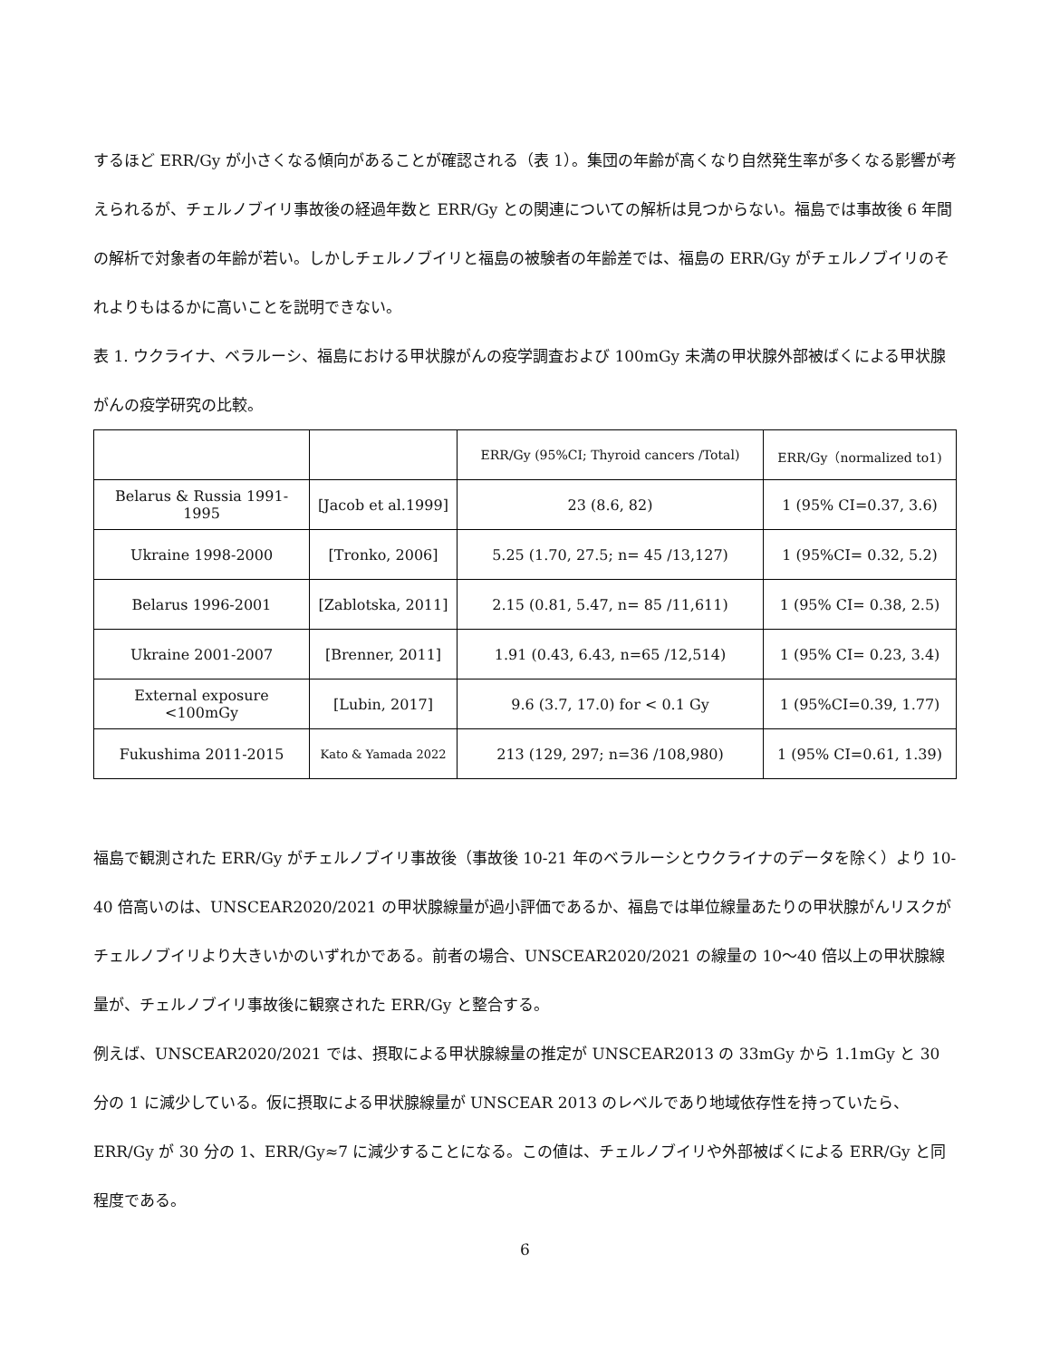するほど ERR/Gy が小さくなる傾向があることが確認される（表 1）。集団の年齢が高くなり自然発生率が多くなる影響が考えられるが、チェルノブイリ事故後の経過年数と ERR/Gy との関連についての解析は見つからない。福島では事故後 6 年間の解析で対象者の年齢が若い。しかしチェルノブイリと福島の被験者の年齢差では、福島の ERR/Gy がチェルノブイリのそれよりもはるかに高いことを説明できない。
表 1. ウクライナ、ベラルーシ、福島における甲状腺がんの疫学調査および 100mGy 未満の甲状腺外部被ばくによる甲状腺がんの疫学研究の比較。
| | | ERR/Gy (95%CI; Thyroid cancers /Total) | ERR/Gy（normalized to1) |
| Belarus & Russia 1991-1995 | [Jacob et al.1999] | 23 (8.6, 82) | 1 (95% CI=0.37, 3.6) |
| Ukraine 1998-2000 | [Tronko, 2006] | 5.25 (1.70, 27.5; n= 45 /13,127) | 1 (95%CI= 0.32, 5.2) |
| Belarus 1996-2001 | [Zablotska, 2011] | 2.15 (0.81, 5.47, n= 85 /11,611) | 1 (95% CI= 0.38, 2.5) |
| Ukraine 2001-2007 | [Brenner, 2011] | 1.91 (0.43, 6.43, n=65 /12,514) | 1 (95% CI= 0.23, 3.4) |
| External exposure <100mGy | [Lubin, 2017] | 9.6 (3.7, 17.0) for < 0.1 Gy | 1 (95%CI=0.39, 1.77) |
| Fukushima 2011-2015 | Kato & Yamada 2022 | 213 (129, 297; n=36 /108,980) | 1 (95% CI=0.61, 1.39) |
福島で観測された ERR/Gy がチェルノブイリ事故後（事故後 10-21 年のベラルーシとウクライナのデータを除く）より 10-40 倍高いのは、UNSCEAR2020/2021 の甲状腺線量が過小評価であるか、福島では単位線量あたりの甲状腺がんリスクがチェルノブイリより大きいかのいずれかである。前者の場合、UNSCEAR2020/2021 の線量の 10〜40 倍以上の甲状腺線量が、チェルノブイリ事故後に観察された ERR/Gy と整合する。
例えば、UNSCEAR2020/2021 では、摂取による甲状腺線量の推定が UNSCEAR2013 の 33mGy から 1.1mGy と 30 分の 1 に減少している。仮に摂取による甲状腺線量が UNSCEAR 2013 のレベルであり地域依存性を持っていたら、ERR/Gy が 30 分の 1、ERR/Gy≈7 に減少することになる。この値は、チェルノブイリや外部被ばくによる ERR/Gy と同程度である。
6